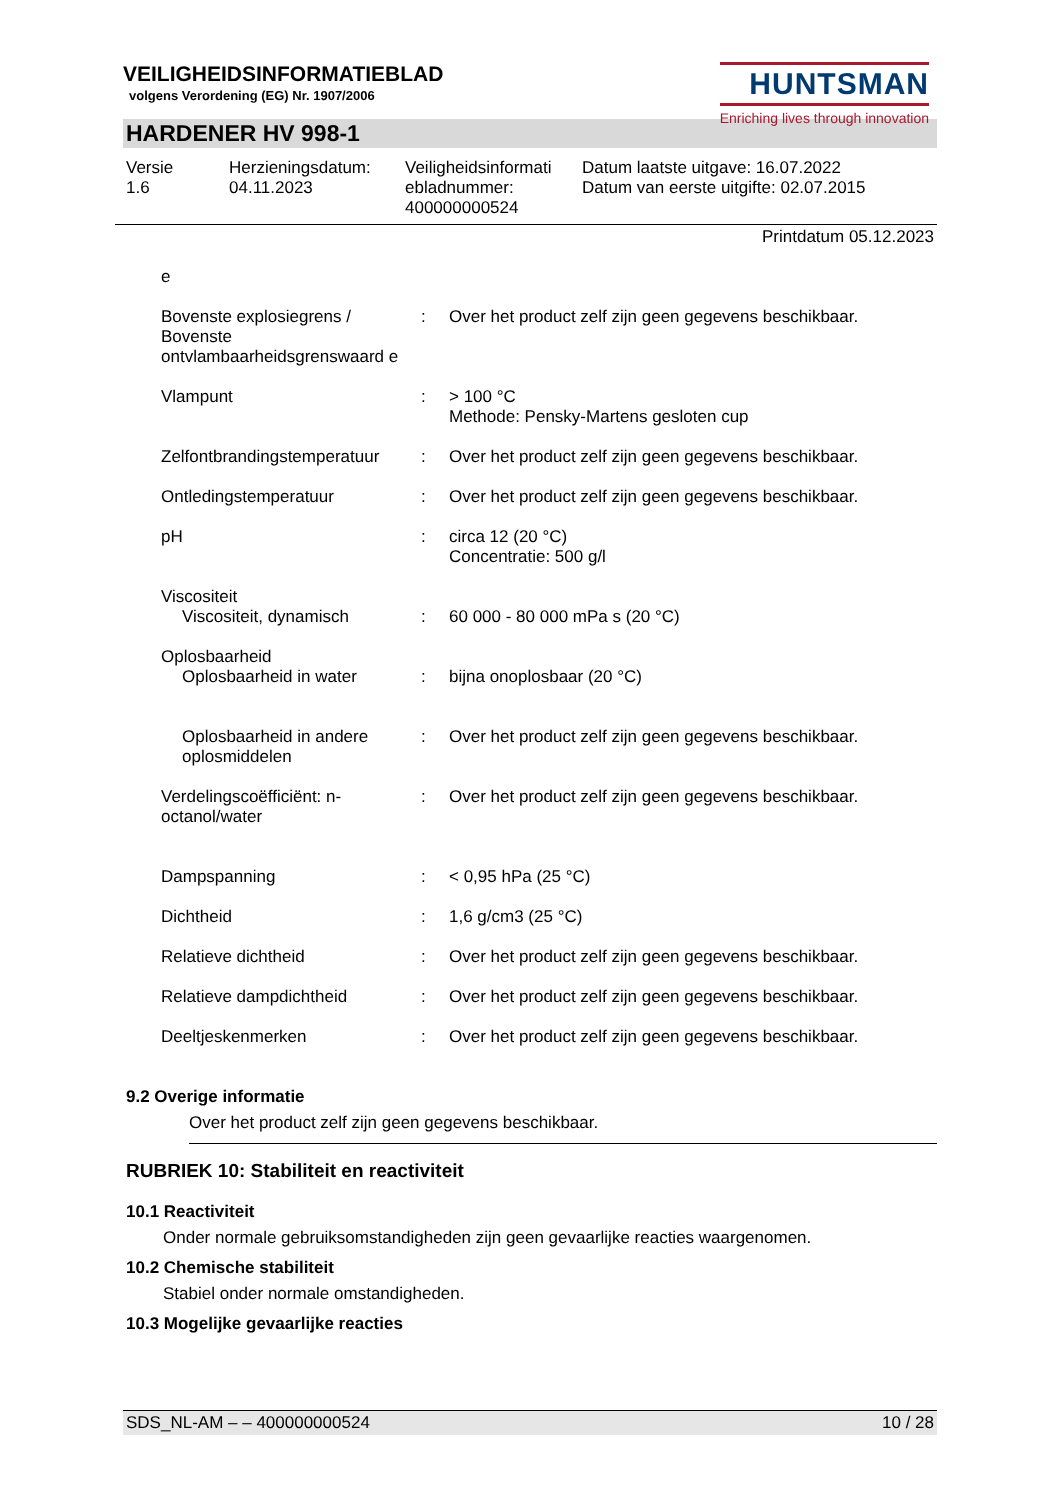VEILIGHEIDSINFORMATIEBLAD
volgens Verordening (EG) Nr. 1907/2006
HUNTSMAN
Enriching lives through innovation
HARDENER HV 998-1
Versie
1.6
Herzieningsdatum:
04.11.2023
Veiligheidsinformati
ebladnummer:
400000000524
Datum laatste uitgave: 16.07.2022
Datum van eerste uitgifte: 02.07.2015
Printdatum 05.12.2023
| e | | |
| Bovenste explosiegrens / Bovenste ontvlambaarheidsgrenswaard e | : | Over het product zelf zijn geen gegevens beschikbaar. |
| Vlampunt | : | > 100 °C Methode: Pensky-Martens gesloten cup |
| Zelfontbrandingstemperatuur | : | Over het product zelf zijn geen gegevens beschikbaar. |
| Ontledingstemperatuur | : | Over het product zelf zijn geen gegevens beschikbaar. |
| pH | : | circa 12 (20 °C) Concentratie: 500 g/l |
| Viscositeit Viscositeit, dynamisch | : | 60 000 - 80 000 mPa s (20 °C) |
| Oplosbaarheid Oplosbaarheid in water | : | bijna onoplosbaar (20 °C) |
| Oplosbaarheid in andere oplosmiddelen | : | Over het product zelf zijn geen gegevens beschikbaar. |
| Verdelingscoëfficiënt: n-octanol/water | : | Over het product zelf zijn geen gegevens beschikbaar. |
| Dampspanning | : | < 0,95 hPa (25 °C) |
| Dichtheid | : | 1,6 g/cm3 (25 °C) |
| Relatieve dichtheid | : | Over het product zelf zijn geen gegevens beschikbaar. |
| Relatieve dampdichtheid | : | Over het product zelf zijn geen gegevens beschikbaar. |
| Deeltjeskenmerken | : | Over het product zelf zijn geen gegevens beschikbaar. |
9.2 Overige informatie
Over het product zelf zijn geen gegevens beschikbaar.
RUBRIEK 10: Stabiliteit en reactiviteit
10.1 Reactiviteit
Onder normale gebruiksomstandigheden zijn geen gevaarlijke reacties waargenomen.
10.2 Chemische stabiliteit
Stabiel onder normale omstandigheden.
10.3 Mogelijke gevaarlijke reacties
SDS_NL-AM – – 400000000524 10 / 28